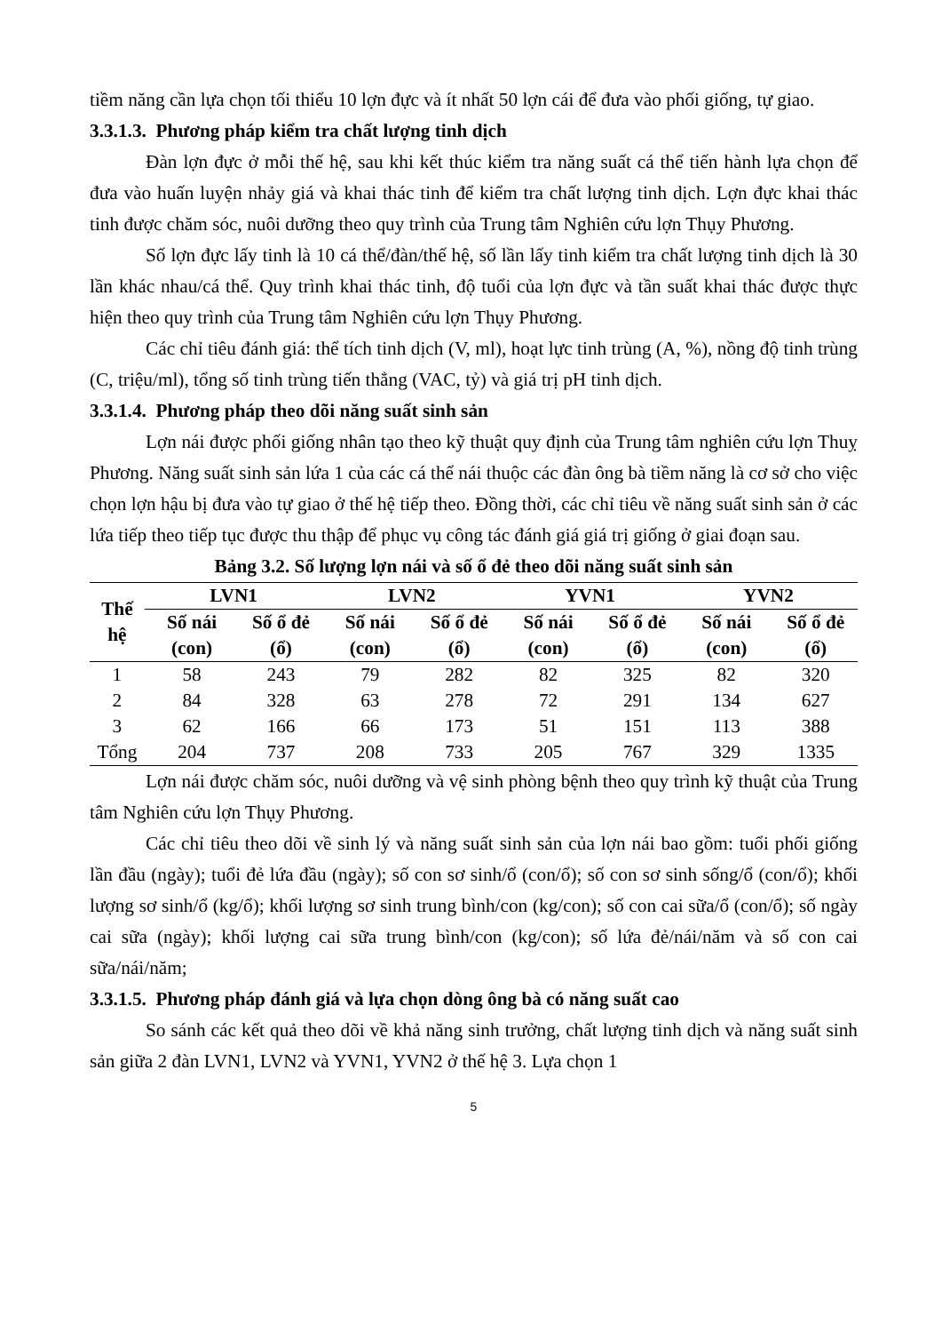tiềm năng cần lựa chọn tối thiểu 10 lợn đực và ít nhất 50 lợn cái để đưa vào phối giống, tự giao.
3.3.1.3. Phương pháp kiểm tra chất lượng tinh dịch
Đàn lợn đực ở mỗi thế hệ, sau khi kết thúc kiểm tra năng suất cá thể tiến hành lựa chọn để đưa vào huấn luyện nhảy giá và khai thác tinh để kiểm tra chất lượng tinh dịch. Lợn đực khai thác tinh được chăm sóc, nuôi dưỡng theo quy trình của Trung tâm Nghiên cứu lợn Thụy Phương.
Số lợn đực lấy tinh là 10 cá thể/đàn/thế hệ, số lần lấy tinh kiểm tra chất lượng tinh dịch là 30 lần khác nhau/cá thể. Quy trình khai thác tinh, độ tuổi của lợn đực và tần suất khai thác được thực hiện theo quy trình của Trung tâm Nghiên cứu lợn Thụy Phương.
Các chỉ tiêu đánh giá: thể tích tinh dịch (V, ml), hoạt lực tinh trùng (A, %), nồng độ tinh trùng (C, triệu/ml), tổng số tinh trùng tiến thẳng (VAC, tỷ) và giá trị pH tinh dịch.
3.3.1.4. Phương pháp theo dõi năng suất sinh sản
Lợn nái được phối giống nhân tạo theo kỹ thuật quy định của Trung tâm nghiên cứu lợn Thuỵ Phương. Năng suất sinh sản lứa 1 của các cá thể nái thuộc các đàn ông bà tiềm năng là cơ sở cho việc chọn lợn hậu bị đưa vào tự giao ở thế hệ tiếp theo. Đồng thời, các chỉ tiêu về năng suất sinh sản ở các lứa tiếp theo tiếp tục được thu thập để phục vụ công tác đánh giá giá trị giống ở giai đoạn sau.
Bảng 3.2. Số lượng lợn nái và số ổ đẻ theo dõi năng suất sinh sản
| Thế hệ | LVN1 | | LVN2 | | YVN1 | | YVN2 | |
| --- | --- | --- | --- | --- | --- | --- | --- | --- |
| | Số nái (con) | Số ổ đẻ (ổ) | Số nái (con) | Số ổ đẻ (ổ) | Số nái (con) | Số ổ đẻ (ổ) | Số nái (con) | Số ổ đẻ (ổ) |
| 1 | 58 | 243 | 79 | 282 | 82 | 325 | 82 | 320 |
| 2 | 84 | 328 | 63 | 278 | 72 | 291 | 134 | 627 |
| 3 | 62 | 166 | 66 | 173 | 51 | 151 | 113 | 388 |
| Tổng | 204 | 737 | 208 | 733 | 205 | 767 | 329 | 1335 |
Lợn nái được chăm sóc, nuôi dưỡng và vệ sinh phòng bệnh theo quy trình kỹ thuật của Trung tâm Nghiên cứu lợn Thụy Phương.
Các chỉ tiêu theo dõi về sinh lý và năng suất sinh sản của lợn nái bao gồm: tuổi phối giống lần đầu (ngày); tuổi đẻ lứa đầu (ngày); số con sơ sinh/ổ (con/ổ); số con sơ sinh sống/ổ (con/ổ); khối lượng sơ sinh/ổ (kg/ổ); khối lượng sơ sinh trung bình/con (kg/con); số con cai sữa/ổ (con/ổ); số ngày cai sữa (ngày); khối lượng cai sữa trung bình/con (kg/con); số lứa đẻ/nái/năm và số con cai sữa/nái/năm;
3.3.1.5. Phương pháp đánh giá và lựa chọn dòng ông bà có năng suất cao
So sánh các kết quả theo dõi về khả năng sinh trưởng, chất lượng tinh dịch và năng suất sinh sản giữa 2 đàn LVN1, LVN2 và YVN1, YVN2 ở thế hệ 3. Lựa chọn 1
5